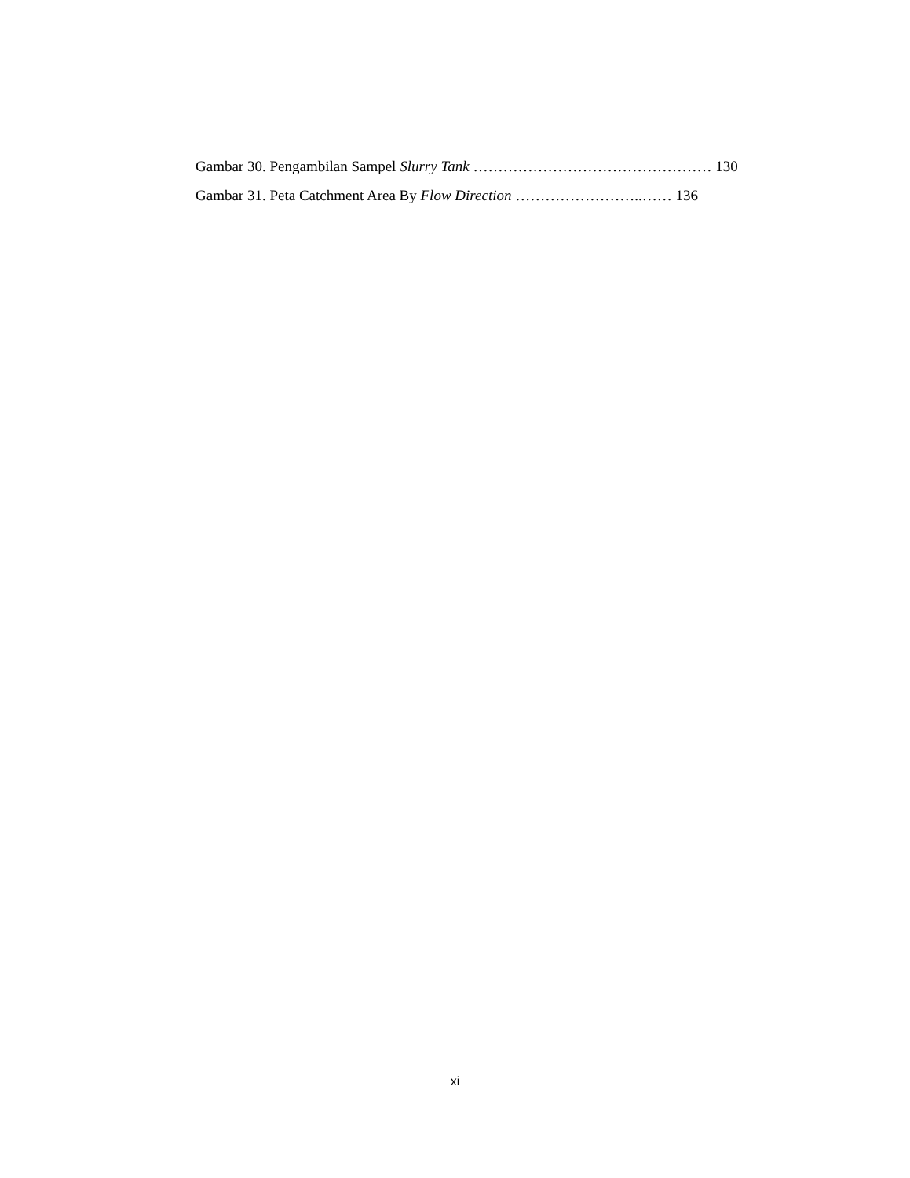Gambar 30. Pengambilan Sampel Slurry Tank ………………………………………… 130
Gambar 31. Peta Catchment Area By Flow Direction ……………………..…… 136
xi